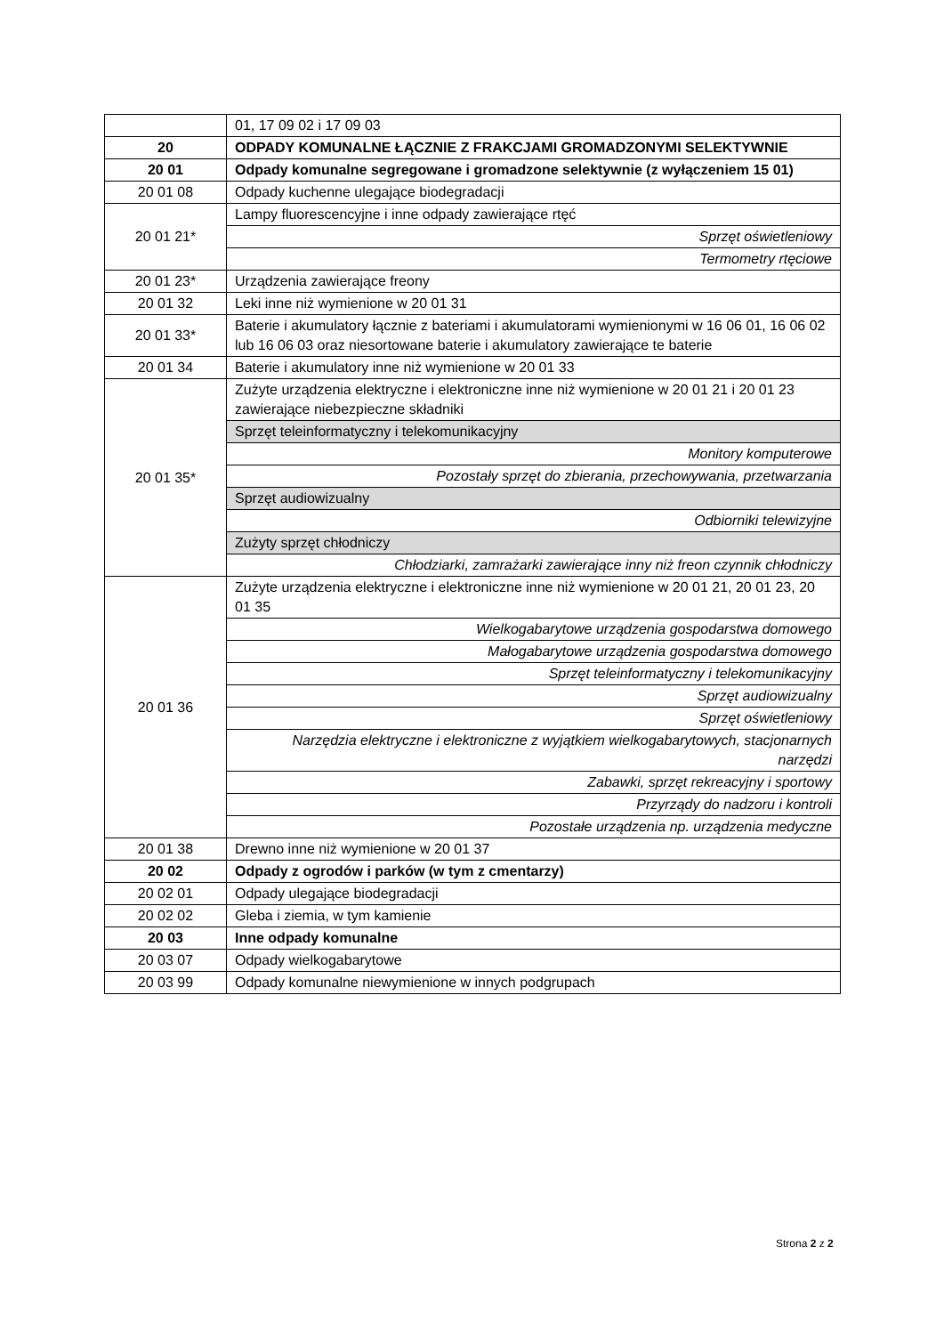| | 01, 17 09 02 i 17 09 03 |
| 20 | ODPADY KOMUNALNE ŁĄCZNIE Z FRAKCJAMI GROMADZONYMI SELEKTYWNIE |
| 20 01 | Odpady komunalne segregowane i gromadzone selektywnie (z wyłączeniem 15 01) |
| 20 01 08 | Odpady kuchenne ulegające biodegradacji |
| 20 01 21* | Lampy fluorescencyjne i inne odpady zawierające rtęć |
| | Sprzęt oświetleniowy |
| | Termometry rtęciowe |
| 20 01 23* | Urządzenia zawierające freony |
| 20 01 32 | Leki inne niż wymienione w 20 01 31 |
| 20 01 33* | Baterie i akumulatory łącznie z bateriami i akumulatorami wymienionymi w 16 06 01, 16 06 02 lub 16 06 03 oraz niesortowane baterie i akumulatory zawierające te baterie |
| 20 01 34 | Baterie i akumulatory inne niż wymienione w 20 01 33 |
| 20 01 35* | Zużyte urządzenia elektryczne i elektroniczne inne niż wymienione w 20 01 21 i 20 01 23 zawierające niebezpieczne składniki |
| | Sprzęt teleinformatyczny i telekomunikacyjny |
| | Monitory komputerowe |
| | Pozostały sprzęt do zbierania, przechowywania, przetwarzania |
| | Sprzęt audiowizualny |
| | Odbiorniki telewizyjne |
| | Zużyty sprzęt chłodniczy |
| | Chłodziarki, zamrażarki zawierające inny niż freon czynnik chłodniczy |
| 20 01 36 | Zużyte urządzenia elektryczne i elektroniczne inne niż wymienione w 20 01 21, 20 01 23, 20 01 35 |
| | Wielkogabarytowe urządzenia gospodarstwa domowego |
| | Małogabarytowe urządzenia gospodarstwa domowego |
| | Sprzęt teleinformatyczny i telekomunikacyjny |
| | Sprzęt audiowizualny |
| | Sprzęt oświetleniowy |
| | Narzędzia elektryczne i elektroniczne z wyjątkiem wielkogabarytowych, stacjonarnych narzędzi |
| | Zabawki, sprzęt rekreacyjny i sportowy |
| | Przyrządy do nadzoru i kontroli |
| | Pozostałe urządzenia np. urządzenia medyczne |
| 20 01 38 | Drewno inne niż wymienione w 20 01 37 |
| 20 02 | Odpady z ogrodów i parków (w tym z cmentarzy) |
| 20 02 01 | Odpady ulegające biodegradacji |
| 20 02 02 | Gleba i ziemia, w tym kamienie |
| 20 03 | Inne odpady komunalne |
| 20 03 07 | Odpady wielkogabarytowe |
| 20 03 99 | Odpady komunalne niewymienione w innych podgrupach |
Strona 2 z 2